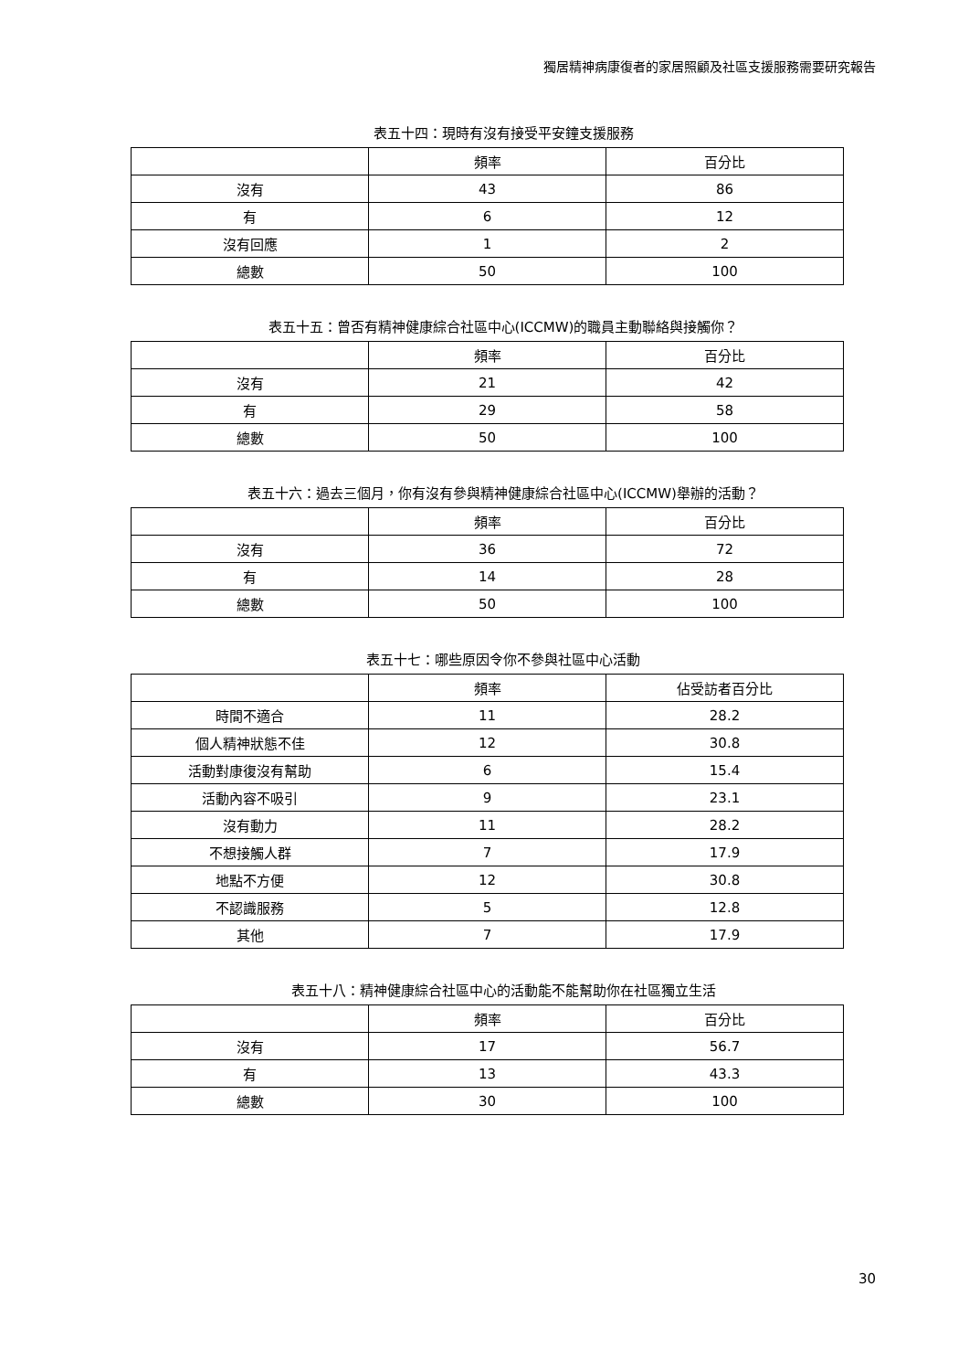獨居精神病康復者的家居照顧及社區支援服務需要研究報告
表五十四：現時有沒有接受平安鐘支援服務
| | 頻率 | 百分比 |
| --- | --- | --- |
| 沒有 | 43 | 86 |
| 有 | 6 | 12 |
| 沒有回應 | 1 | 2 |
| 總數 | 50 | 100 |
表五十五：曾否有精神健康綜合社區中心(ICCMW)的職員主動聯絡與接觸你？
| | 頻率 | 百分比 |
| --- | --- | --- |
| 沒有 | 21 | 42 |
| 有 | 29 | 58 |
| 總數 | 50 | 100 |
表五十六：過去三個月，你有沒有參與精神健康綜合社區中心(ICCMW)舉辦的活動？
| | 頻率 | 百分比 |
| --- | --- | --- |
| 沒有 | 36 | 72 |
| 有 | 14 | 28 |
| 總數 | 50 | 100 |
表五十七：哪些原因令你不參與社區中心活動
| | 頻率 | 佔受訪者百分比 |
| --- | --- | --- |
| 時間不適合 | 11 | 28.2 |
| 個人精神狀態不佳 | 12 | 30.8 |
| 活動對康復沒有幫助 | 6 | 15.4 |
| 活動內容不吸引 | 9 | 23.1 |
| 沒有動力 | 11 | 28.2 |
| 不想接觸人群 | 7 | 17.9 |
| 地點不方便 | 12 | 30.8 |
| 不認識服務 | 5 | 12.8 |
| 其他 | 7 | 17.9 |
表五十八：精神健康綜合社區中心的活動能不能幫助你在社區獨立生活
| | 頻率 | 百分比 |
| --- | --- | --- |
| 沒有 | 17 | 56.7 |
| 有 | 13 | 43.3 |
| 總數 | 30 | 100 |
30